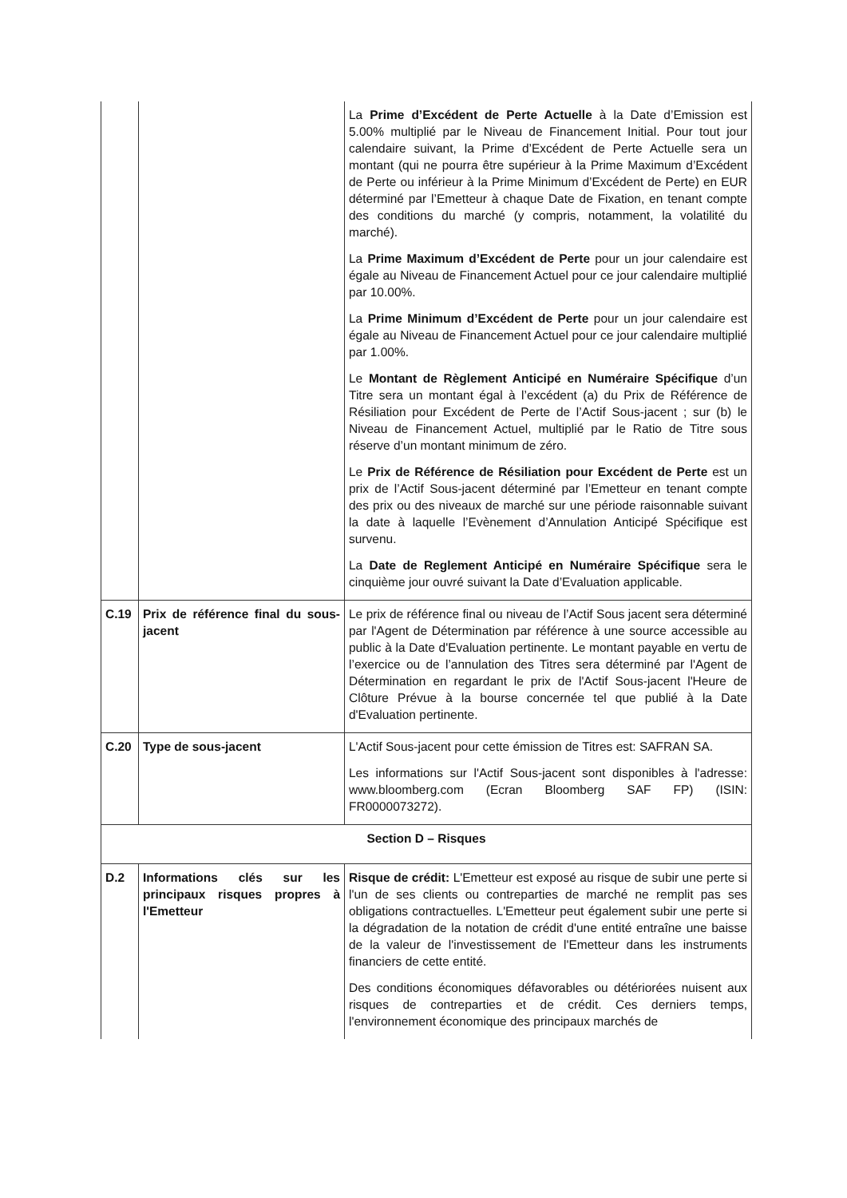| | | La Prime d’Excédent de Perte Actuelle à la Date d’Emission est 5.00% multiplié par le Niveau de Financement Initial. Pour tout jour calendaire suivant, la Prime d’Excédent de Perte Actuelle sera un montant (qui ne pourra être supérieur à la Prime Maximum d’Excédent de Perte ou inférieur à la Prime Minimum d’Excédent de Perte) en EUR déterminé par l’Emetteur à chaque Date de Fixation, en tenant compte des conditions du marché (y compris, notamment, la volatilité du marché). La Prime Maximum d’Excédent de Perte pour un jour calendaire est égale au Niveau de Financement Actuel pour ce jour calendaire multiplié par 10.00%. La Prime Minimum d’Excédent de Perte pour un jour calendaire est égale au Niveau de Financement Actuel pour ce jour calendaire multiplié par 1.00%. Le Montant de Règlement Anticipé en Numéraire Spécifique d’un Titre sera un montant égal à l’excédent (a) du Prix de Référence de Résiliation pour Excédent de Perte de l’Actif Sous-jacent ; sur (b) le Niveau de Financement Actuel, multiplié par le Ratio de Titre sous réserve d’un montant minimum de zéro. Le Prix de Référence de Résiliation pour Excédent de Perte est un prix de l’Actif Sous-jacent déterminé par l’Emetteur en tenant compte des prix ou des niveaux de marché sur une période raisonnable suivant la date à laquelle l’Evènement d’Annulation Anticipé Spécifique est survenu. La Date de Reglement Anticipé en Numéraire Spécifique sera le cinquième jour ouvré suivant la Date d’Evaluation applicable. |
| C.19 | Prix de référence final du sous-jacent | Le prix de référence final ou niveau de l’Actif Sous jacent sera déterminé par l'Agent de Détermination par référence à une source accessible au public à la Date d'Evaluation pertinente. Le montant payable en vertu de l’exercice ou de l’annulation des Titres sera déterminé par l'Agent de Détermination en regardant le prix de l'Actif Sous-jacent l'Heure de Clôture Prévue à la bourse concernée tel que publié à la Date d'Evaluation pertinente. |
| C.20 | Type de sous-jacent | L'Actif Sous-jacent pour cette émission de Titres est: SAFRAN SA. Les informations sur l'Actif Sous-jacent sont disponibles à l'adresse: www.bloomberg.com (Ecran Bloomberg SAF FP) (ISIN: FR0000073272). |
| Section D – Risques | | |
| D.2 | Informations clés sur les principaux risques propres à l'Emetteur | Risque de crédit: L'Emetteur est exposé au risque de subir une perte si l'un de ses clients ou contreparties de marché ne remplit pas ses obligations contractuelles. L'Emetteur peut également subir une perte si la dégradation de la notation de crédit d'une entité entraîne une baisse de la valeur de l'investissement de l'Emetteur dans les instruments financiers de cette entité. Des conditions économiques défavorables ou détériorées nuisent aux risques de contreparties et de crédit. Ces derniers temps, l'environnement économique des principaux marchés de |